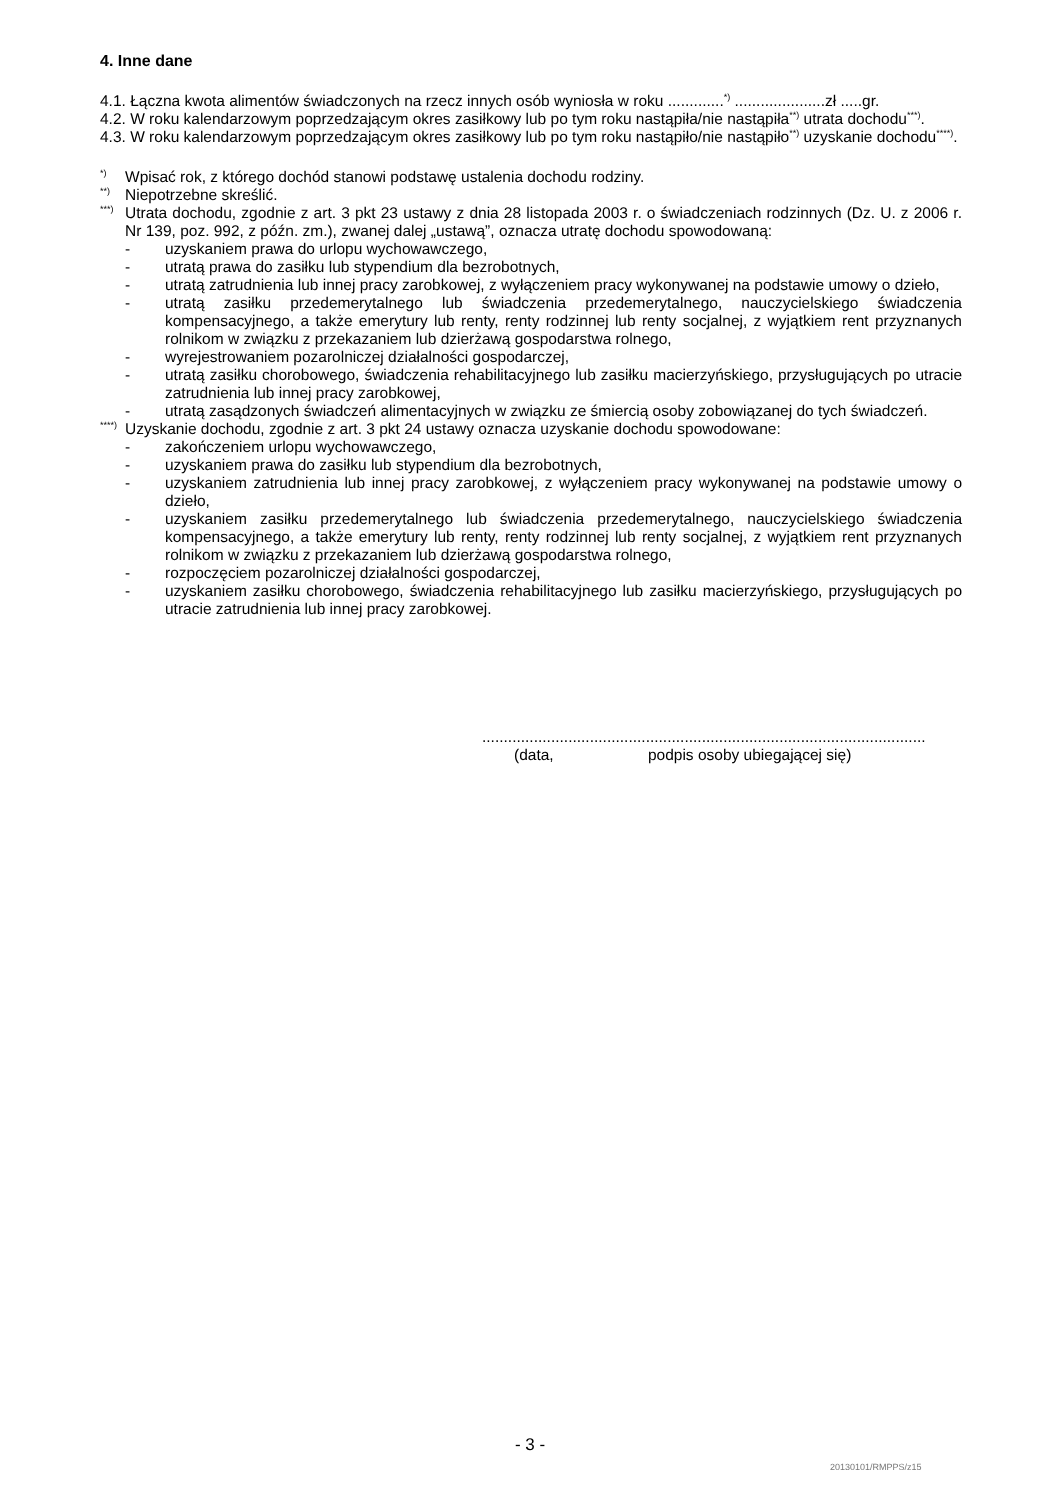4. Inne dane
4.1. Łączna kwota alimentów świadczonych na rzecz innych osób wyniosła w roku .............<sup>*)</sup> .....................zł .....gr.
4.2. W roku kalendarzowym poprzedzającym okres zasiłkowy lub po tym roku nastąpiła/nie nastąpiła<sup>**)</sup> utrata dochodu<sup>***)</sup>.
4.3. W roku kalendarzowym poprzedzającym okres zasiłkowy lub po tym roku nastąpiło/nie nastąpiło<sup>**)</sup> uzyskanie dochodu<sup>****)</sup>.
<sup>*)</sup>
Wpisać rok, z którego dochód stanowi podstawę ustalenia dochodu rodziny.
<sup>**)</sup>
Niepotrzebne skreślić.
<sup>***)</sup>
Utrata dochodu, zgodnie z art. 3 pkt 23 ustawy z dnia 28 listopada 2003 r. o świadczeniach rodzinnych (Dz. U. z 2006 r. Nr 139, poz. 992, z późn. zm.), zwanej dalej „ustawą”, oznacza utratę dochodu spowodowaną:
- uzyskaniem prawa do urlopu wychowawczego,
- utratą prawa do zasiłku lub stypendium dla bezrobotnych,
- utratą zatrudnienia lub innej pracy zarobkowej, z wyłączeniem pracy wykonywanej na podstawie umowy o dzieło,
- utratą zasiłku przedemerytalnego lub świadczenia przedemerytalnego, nauczycielskiego świadczenia kompensacyjnego, a także emerytury lub renty, renty rodzinnej lub renty socjalnej, z wyjątkiem rent przyznanych rolnikom w związku z przekazaniem lub dzierżawą gospodarstwa rolnego,
- wyrejestrowaniem pozarolniczej działalności gospodarczej,
- utratą zasiłku chorobowego, świadczenia rehabilitacyjnego lub zasiłku macierzyńskiego, przysługujących po utracie zatrudnienia lub innej pracy zarobkowej,
- utratą zasądzonych świadczeń alimentacyjnych w związku ze śmiercią osoby zobowiązanej do tych świadczeń.
<sup>****)</sup>
Uzyskanie dochodu, zgodnie z art. 3 pkt 24 ustawy oznacza uzyskanie dochodu spowodowane:
- zakończeniem urlopu wychowawczego,
- uzyskaniem prawa do zasiłku lub stypendium dla bezrobotnych,
- uzyskaniem zatrudnienia lub innej pracy zarobkowej, z wyłączeniem pracy wykonywanej na podstawie umowy o dzieło,
- uzyskaniem zasiłku przedemerytalnego lub świadczenia przedemerytalnego, nauczycielskiego świadczenia kompensacyjnego, a także emerytury lub renty, renty rodzinnej lub renty socjalnej, z wyjątkiem rent przyznanych rolnikom w związku z przekazaniem lub dzierżawą gospodarstwa rolnego,
- rozpoczęciem pozarolniczej działalności gospodarczej,
- uzyskaniem zasiłku chorobowego, świadczenia rehabilitacyjnego lub zasiłku macierzyńskiego, przysługujących po utracie zatrudnienia lub innej pracy zarobkowej.
.......................................................................................................
(data, podpis osoby ubiegającej się)
- 3 -
20130101/RMPPS/z15